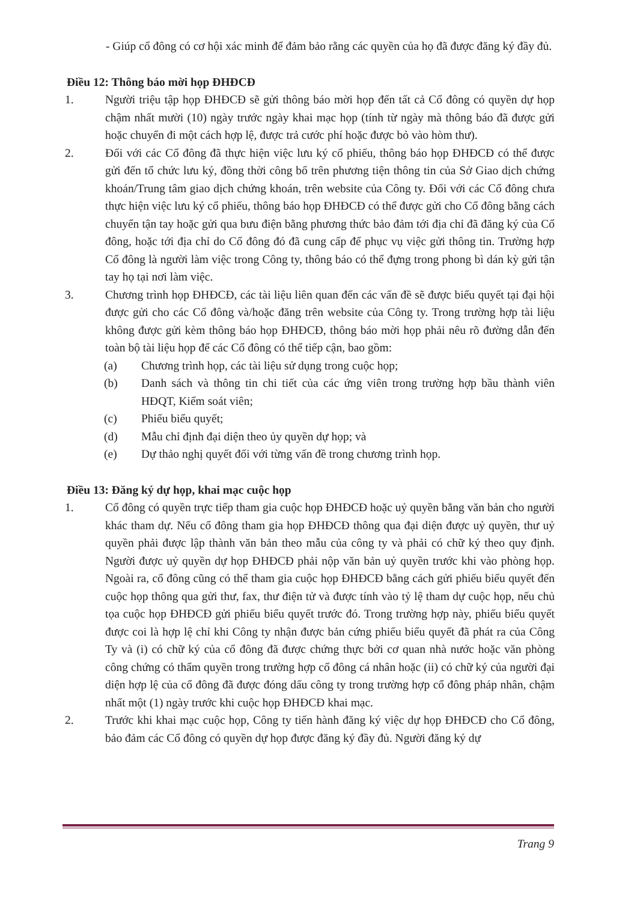- Giúp cổ đông có cơ hội xác minh để đảm bảo rằng các quyền của họ đã được đăng ký đầy đủ.
Điều 12: Thông báo mời họp ĐHĐCĐ
1. Người triệu tập họp ĐHĐCĐ sẽ gửi thông báo mời họp đến tất cả Cổ đông có quyền dự họp chậm nhất mười (10) ngày trước ngày khai mạc họp (tính từ ngày mà thông báo đã được gửi hoặc chuyển đi một cách hợp lệ, được trả cước phí hoặc được bỏ vào hòm thư).
2. Đối với các Cổ đông đã thực hiện việc lưu ký cổ phiếu, thông báo họp ĐHĐCĐ có thể được gửi đến tổ chức lưu ký, đồng thời công bố trên phương tiện thông tin của Sở Giao dịch chứng khoán/Trung tâm giao dịch chứng khoán, trên website của Công ty. Đối với các Cổ đông chưa thực hiện việc lưu ký cổ phiếu, thông báo họp ĐHĐCĐ có thể được gửi cho Cổ đông bằng cách chuyển tận tay hoặc gửi qua bưu điện bằng phương thức bảo đảm tới địa chỉ đã đăng ký của Cổ đông, hoặc tới địa chỉ do Cổ đông đó đã cung cấp để phục vụ việc gửi thông tin. Trường hợp Cổ đông là người làm việc trong Công ty, thông báo có thể đựng trong phong bì dán kỳ gửi tận tay họ tại nơi làm việc.
3. Chương trình họp ĐHĐCĐ, các tài liệu liên quan đến các vấn đề sẽ được biểu quyết tại đại hội được gửi cho các Cổ đông và/hoặc đăng trên website của Công ty. Trong trường hợp tài liệu không được gửi kèm thông báo họp ĐHĐCĐ, thông báo mời họp phải nêu rõ đường dẫn đến toàn bộ tài liệu họp để các Cổ đông có thể tiếp cận, bao gồm:
(a) Chương trình họp, các tài liệu sử dụng trong cuộc họp;
(b) Danh sách và thông tin chi tiết của các ứng viên trong trường hợp bầu thành viên HĐQT, Kiểm soát viên;
(c) Phiếu biểu quyết;
(d) Mẫu chỉ định đại diện theo ủy quyền dự họp; và
(e) Dự thảo nghị quyết đối với từng vấn đề trong chương trình họp.
Điều 13: Đăng ký dự họp, khai mạc cuộc họp
1. Cổ đông có quyền trực tiếp tham gia cuộc họp ĐHĐCĐ hoặc uỷ quyền bằng văn bản cho người khác tham dự. Nếu cổ đông tham gia họp ĐHĐCĐ thông qua đại diện được uỷ quyền, thư uỷ quyền phải được lập thành văn bản theo mẫu của công ty và phải có chữ ký theo quy định. Người được uỷ quyền dự họp ĐHĐCĐ phải nộp văn bản uỷ quyền trước khi vào phòng họp. Ngoài ra, cổ đông cũng có thể tham gia cuộc họp ĐHĐCĐ bằng cách gửi phiếu biểu quyết đến cuộc họp thông qua gửi thư, fax, thư điện tử và được tính vào tỷ lệ tham dự cuộc họp, nếu chủ tọa cuộc họp ĐHĐCĐ gửi phiếu biểu quyết trước đó. Trong trường hợp này, phiếu biểu quyết được coi là hợp lệ chỉ khi Công ty nhận được bản cứng phiếu biểu quyết đã phát ra của Công Ty và (i) có chữ ký của cổ đông đã được chứng thực bởi cơ quan nhà nước hoặc văn phòng công chứng có thẩm quyền trong trường hợp cổ đông cá nhân hoặc (ii) có chữ ký của người đại diện hợp lệ của cổ đông đã được đóng dấu công ty trong trường hợp cổ đông pháp nhân, chậm nhất một (1) ngày trước khi cuộc họp ĐHĐCĐ khai mạc.
2. Trước khi khai mạc cuộc họp, Công ty tiến hành đăng ký việc dự họp ĐHĐCĐ cho Cổ đông, bảo đảm các Cổ đông có quyền dự họp được đăng ký đầy đủ. Người đăng ký dự
Trang 9